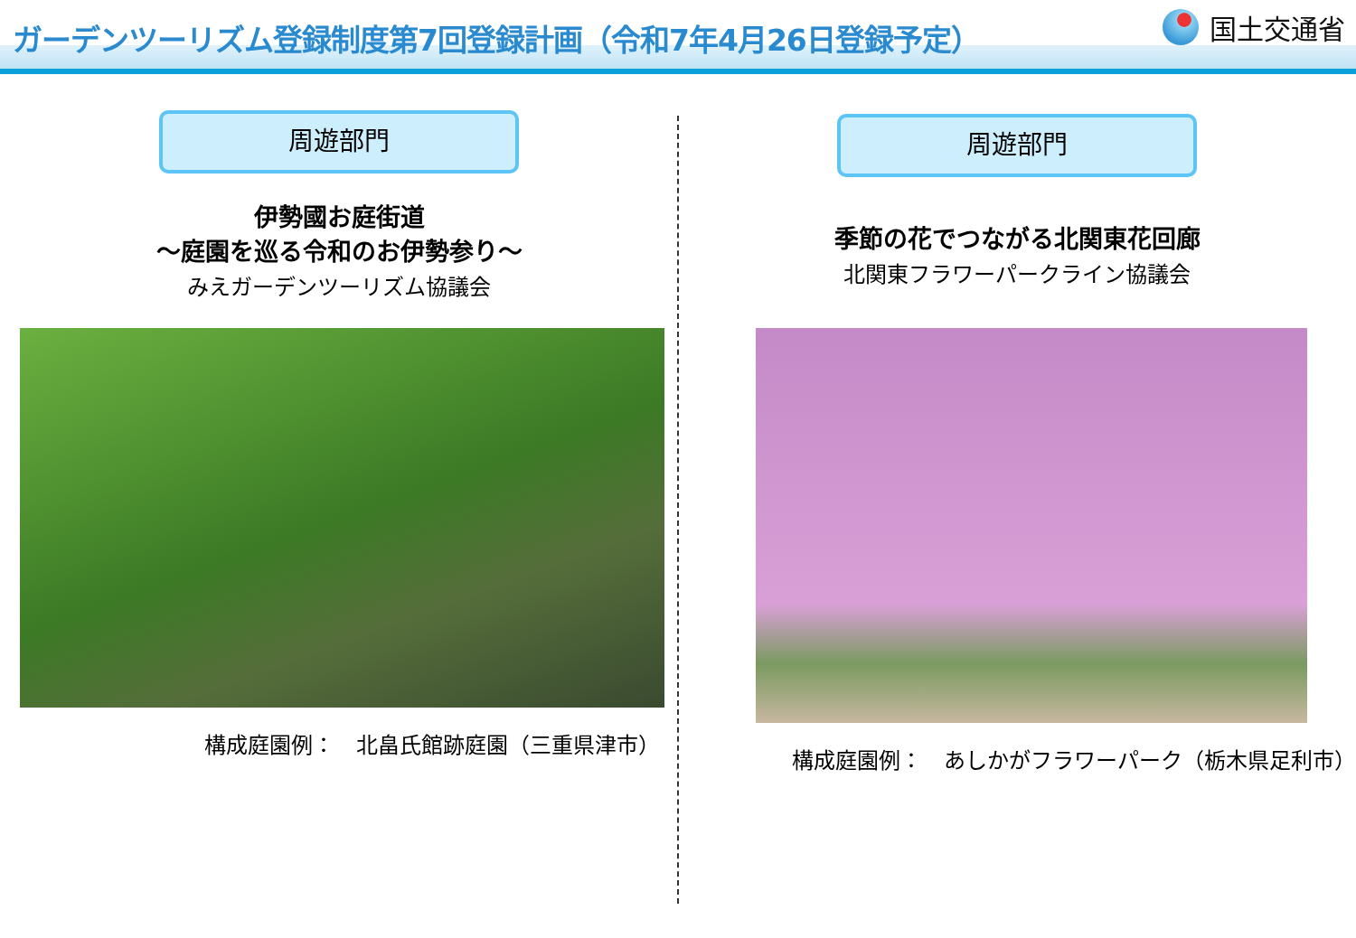ガーデンツーリズム登録制度第7回登録計画（令和7年4月26日登録予定）
国土交通省
周遊部門
伊勢國お庭街道
～庭園を巡る令和のお伊勢参り～
みえガーデンツーリズム協議会
構成庭園例：　北畠氏館跡庭園（三重県津市）
周遊部門
季節の花でつながる北関東花回廊
北関東フラワーパークライン協議会
構成庭園例：　あしかがフラワーパーク（栃木県足利市）